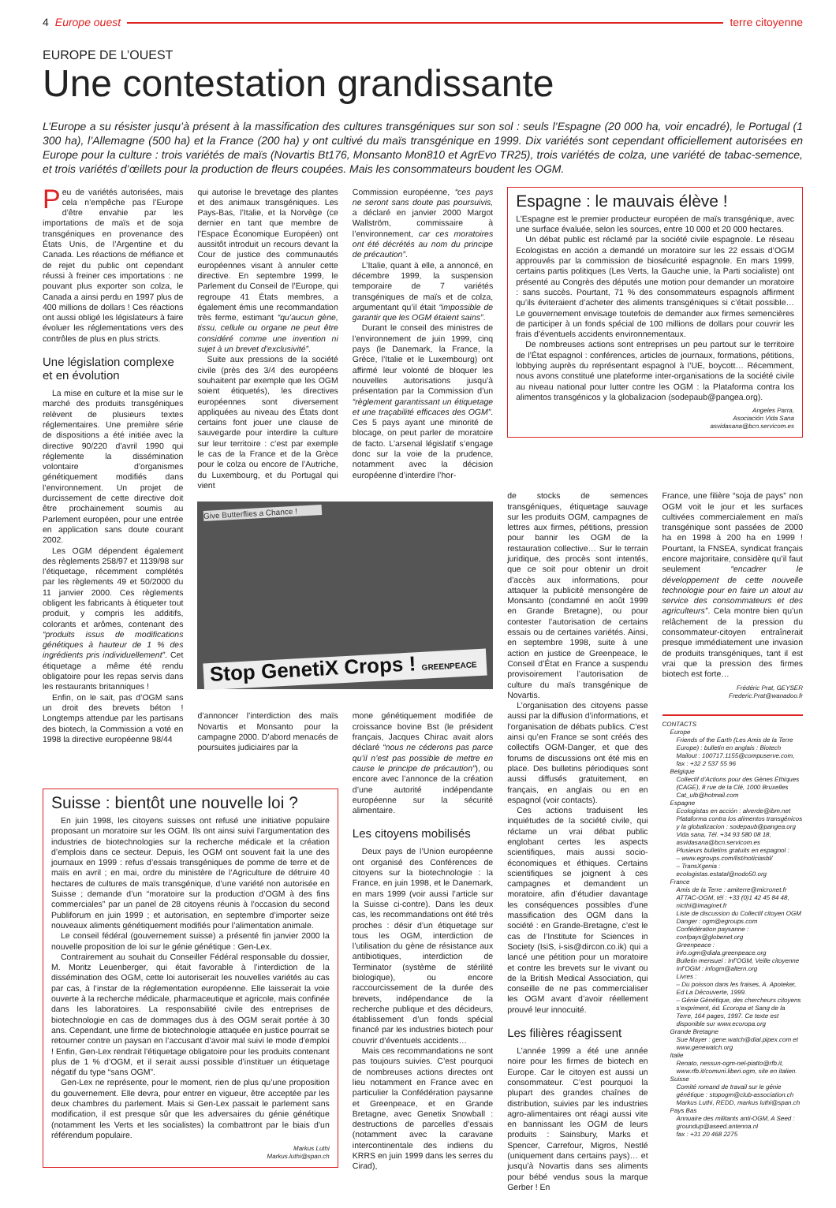4 Europe ouest terre citoyenne
EUROPE DE L’OUEST
Une contestation grandissante
L’Europe a su résister jusqu’à présent à la massification des cultures transgéniques sur son sol : seuls l’Espagne (20 000 ha, voir encadré), le Portugal (1 300 ha), l’Allemagne (500 ha) et la France (200 ha) y ont cultivé du maïs transgénique en 1999. Dix variétés sont cependant officiellement autorisées en Europe pour la culture : trois variétés de maïs (Novartis Bt176, Monsanto Mon810 et AgrEvo TR25), trois variétés de colza, une variété de tabac-semence, et trois variétés d’œillets pour la production de fleurs coupées. Mais les consommateurs boudent les OGM.
Peu de variétés autorisées, mais cela n’empêche pas l’Europe d’être envahie par les importations de maïs et de soja transgéniques en provenance des États Unis, de l’Argentine et du Canada. Les réactions de méfiance et de rejet du public ont cependant réussi à freiner ces importations : ne pouvant plus exporter son colza, le Canada a ainsi perdu en 1997 plus de 400 millions de dollars ! Ces réactions ont aussi obligé les législateurs à faire évoluer les réglementations vers des contrôles de plus en plus stricts.
Une législation complexe et en évolution
La mise en culture et la mise sur le marché des produits transgéniques relèvent de plusieurs textes réglementaires. Une première série de dispositions a été initiée avec la directive 90/220 d’avril 1990 qui réglemente la dissémination volontaire d’organismes génétiquement modifiés dans l’environnement. Un projet de durcissement de cette directive doit être prochainement soumis au Parlement européen, pour une entrée en application sans doute courant 2002.
Les OGM dépendent également des règlements 258/97 et 1139/98 sur l’étiquetage, récemment complétés par les règlements 49 et 50/2000 du 11 janvier 2000. Ces règlements obligent les fabricants à étiqueter tout produit, y compris les additifs, colorants et arômes, contenant des “produits issus de modifications génétiques à hauteur de 1 % des ingrédients pris individuellement”. Cet étiquetage a même été rendu obligatoire pour les repas servis dans les restaurants britanniques !
Enfin, on le sait, pas d’OGM sans un droit des brevets béton ! Longtemps attendue par les partisans des biotech, la Commission a voté en 1998 la directive européenne 98/44
qui autorise le brevetage des plantes et des animaux transgéniques. Les Pays-Bas, l’Italie, et la Norvège (ce dernier en tant que membre de l’Espace Économique Européen) ont aussitôt introduit un recours devant la Cour de justice des communautés européennes visant à annuler cette directive. En septembre 1999, le Parlement du Conseil de l’Europe, qui regroupe 41 États membres, a également émis une recommandation très ferme, estimant “qu’aucun gène, tissu, cellule ou organe ne peut être considéré comme une invention ni sujet à un brevet d’exclusivité”.
Suite aux pressions de la société civile (près des 3/4 des européens souhaitent par exemple que les OGM soient étiquetés), les directives européennes sont diversement appliquées au niveau des États dont certains font jouer une clause de sauvegarde pour interdire la culture sur leur territoire : c’est par exemple le cas de la France et de la Grèce pour le colza ou encore de l’Autriche, du Luxembourg, et du Portugal qui vient
Commission européenne, “ces pays ne seront sans doute pas poursuivis, a déclaré en janvier 2000 Margot Wallström, commissaire à l’environnement, car ces moratoires ont été décrétés au nom du principe de précaution”.
L’Italie, quant à elle, a annoncé, en décembre 1999, la suspension temporaire de 7 variétés transgéniques de maïs et de colza, argumentant qu’il était “impossible de garantir que les OGM étaient sains”.
Durant le conseil des ministres de l’environnement de juin 1999, cinq pays (le Danemark, la France, la Grèce, l’Italie et le Luxembourg) ont affirmé leur volonté de bloquer les nouvelles autorisations jusqu’à présentation par la Commission d’un “règlement garantissant un étiquetage et une traçabilité efficaces des OGM”. Ces 5 pays ayant une minorité de blocage, on peut parler de moratoire de facto. L’arsenal législatif s’engage donc sur la voie de la prudence, notamment avec la décision européenne d’interdire l’hor-
Espagne : le mauvais élève !
L’Espagne est le premier producteur européen de maïs transgénique, avec une surface évaluée, selon les sources, entre 10 000 et 20 000 hectares.
Un débat public est réclamé par la société civile espagnole. Le réseau Ecologistas en acción a demandé un moratoire sur les 22 essais d’OGM approuvés par la commission de biosécurité espagnole. En mars 1999, certains partis politiques (Les Verts, la Gauche unie, la Parti socialiste) ont présenté au Congrès des députés une motion pour demander un moratoire : sans succès. Pourtant, 71 % des consommateurs espagnols affirment qu’ils éviteraient d’acheter des aliments transgéniques si c’était possible… Le gouvernement envisage toutefois de demander aux firmes semencières de participer à un fonds spécial de 100 millions de dollars pour couvrir les frais d’éventuels accidents environnementaux.
De nombreuses actions sont entreprises un peu partout sur le territoire de l’État espagnol : conférences, articles de journaux, formations, pétitions, lobbying auprès du représentant espagnol à l’UE, boycott… Récemment, nous avons constitué une plateforme inter-organisations de la société civile au niveau national pour lutter contre les OGM : la Plataforma contra los alimentos transgénicos y la globalizacion (sodepaub@pangea.org).
Angeles Parra,
Asociación Vida Sana
asvidasana@bcn.servicom.es
Give Butterflies a Chance !
Stop GenetiX Crops ! GREENPEACE
d’annoncer l’interdiction des maïs Novartis et Monsanto pour la campagne 2000. D’abord menacés de poursuites judiciaires par la
mone génétiquement modifiée de croissance bovine Bst (le président français, Jacques Chirac avait alors déclaré “nous ne céderons pas parce qu’il n’est pas possible de mettre en cause le principe de précaution”), ou encore avec l’annonce de la création d’une autorité indépendante européenne sur la sécurité alimentaire.
Les citoyens mobilisés
Deux pays de l’Union européenne ont organisé des Conférences de citoyens sur la biotechnologie : la France, en juin 1998, et le Danemark, en mars 1999 (voir aussi l’article sur la Suisse ci-contre). Dans les deux cas, les recommandations ont été très proches : désir d’un étiquetage sur tous les OGM, interdiction de l’utilisation du gène de résistance aux antibiotiques, interdiction de Terminator (système de stérilité biologique), ou encore raccourcissement de la durée des brevets, indépendance de la recherche publique et des décideurs, établissement d’un fonds spécial financé par les industries biotech pour couvrir d’éventuels accidents…
Mais ces recommandations ne sont pas toujours suivies. C’est pourquoi de nombreuses actions directes ont lieu notamment en France avec en particulier la Confédération paysanne et Greenpeace, et en Grande Bretagne, avec Genetix Snowball : destructions de parcelles d’essais (notamment avec la caravane intercontinentale des indiens du KRRS en juin 1999 dans les serres du Cirad),
de stocks de semences transgéniques, étiquetage sauvage sur les produits OGM, campagnes de lettres aux firmes, pétitions, pression pour bannir les OGM de la restauration collective… Sur le terrain juridique, des procès sont intentés, que ce soit pour obtenir un droit d’accès aux informations, pour attaquer la publicité mensongère de Monsanto (condamné en août 1999 en Grande Bretagne), ou pour contester l’autorisation de certains essais ou de certaines variétés. Ainsi, en septembre 1998, suite à une action en justice de Greenpeace, le Conseil d’État en France a suspendu provisoirement l’autorisation de culture du maïs transgénique de Novartis.
L’organisation des citoyens passe aussi par la diffusion d’informations, et l’organisation de débats publics. C’est ainsi qu’en France se sont créés des collectifs OGM-Danger, et que des forums de discussions ont été mis en place. Des bulletins périodiques sont aussi diffusés gratuitement, en français, en anglais ou en en espagnol (voir contacts).
Ces actions traduisent les inquiétudes de la société civile, qui réclame un vrai débat public englobant certes les aspects scientifiques, mais aussi socio-économiques et éthiques. Certains scientifiques se joignent à ces campagnes et demandent un moratoire, afin d’étudier davantage les conséquences possibles d’une massification des OGM dans la société : en Grande-Bretagne, c’est le cas de l’Institute for Sciences in Society (IsiS, i-sis@dircon.co.ik) qui a lancé une pétition pour un moratoire et contre les brevets sur le vivant ou de la British Medical Association, qui conseille de ne pas commercialiser les OGM avant d’avoir réellement prouvé leur innocuité.
Les filières réagissent
L’année 1999 a été une année noire pour les firmes de biotech en Europe. Car le citoyen est aussi un consommateur. C’est pourquoi la plupart des grandes chaînes de distribution, suivies par les industries agro-alimentaires ont réagi aussi vite en bannissant les OGM de leurs produits : Sainsbury, Marks et Spencer, Carrefour, Migros, Nestlé (uniquement dans certains pays)… et jusqu’à Novartis dans ses aliments pour bébé vendus sous la marque Gerber ! En
France, une filière “soja de pays” non OGM voit le jour et les surfaces cultivées commercialement en maïs transgénique sont passées de 2000 ha en 1998 à 200 ha en 1999 ! Pourtant, la FNSEA, syndicat français encore majoritaire, considère qu’il faut seulement “encadrer le développement de cette nouvelle technologie pour en faire un atout au service des consommateurs et des agriculteurs”. Cela montre bien qu’un relâchement de la pression du consommateur-citoyen entraînerait presque immédiatement une invasion de produits transgéniques, tant il est vrai que la pression des firmes biotech est forte…
Frédéric Prat, GEYSER
Frederic.Prat@wanadoo.fr
CONTACTS
Europe
Friends of the Earth (Les Amis de la Terre Europe) : bulletin en anglais : Biotech Mailout : 100717.1155@compuserve.com, fax : +32 2 537 55 96
Belgique
Collectif d’Actions pour des Gènes Éthiques (CAGE), 8 rue de la Clé, 1000 Bruxelles Cat_ulb@hotmail.com
Espagne
Ecologistas en acción : alverde@ibm.net
Plataforma contra los alimentos transgénicos y la globalizacion : sodepaub@pangea.org
Vida sana, Tél. +34 93 580 08 18, asvidasana@bcn.servicom.es
Plusieurs bulletins gratuits en espagnol :
– www.egroups.com/list/noticiasbl/
– TransXgenia : ecologistas.estatal@nodo50.org
France
Amis de la Terre : amiterre@micronet.fr
ATTAC-OGM, tél : +33 (0)1 42 45 84 48, nicthi@imaginet.fr
Liste de discussion du Collectif citoyen OGM Danger : ogm@egroups.com
Confédération paysanne : confpays@globenet.org
Greenpeace : info.ogm@diala.greenpeace.org
Bulletin mensuel : Inf’OGM, Veille citoyenne Inf’OGM : infogm@altern.org
Livres :
– Du poisson dans les fraises, A. Apoteker, Ed La Découverte, 1999.
– Génie Génétique, des chercheurs citoyens s’expriment, éd. Ecoropa et Sang de la Terre, 164 pages, 1997. Ce texte est disponible sur www.ecoropa.org
Grande Bretagne
Sue Mayer : gene.watch@dial.pipex.com et www.genewatch.org
Italie
Renato, nessun-ogm-nel-piatto@rfb.it, www.rfb.it/comuni.liberi.ogm, site en italien.
Suisse
Comité romand de travail sur le génie génétique : stopogm@club-association.ch
Markus Luthi, REDD, markus luthi@span.ch
Pays Bas
Annuaire des militants anti-OGM, A Seed : groundup@aseed.antenna.nl
fax : +31 20 468 2275
Suisse : bientôt une nouvelle loi ?
En juin 1998, les citoyens suisses ont refusé une initiative populaire proposant un moratoire sur les OGM. Ils ont ainsi suivi l’argumentation des industries de biotechnologies sur la recherche médicale et la création d’emplois dans ce secteur. Depuis, les OGM ont souvent fait la une des journaux en 1999 : refus d’essais transgéniques de pomme de terre et de maïs en avril ; en mai, ordre du ministère de l’Agriculture de détruire 40 hectares de cultures de maïs transgénique, d’une variété non autorisée en Suisse ; demande d’un “moratoire sur la production d’OGM à des fins commerciales” par un panel de 28 citoyens réunis à l’occasion du second Publiforum en juin 1999 ; et autorisation, en septembre d’importer seize nouveaux aliments génétiquement modifiés pour l’alimentation animale.
Le conseil fédéral (gouvernement suisse) a présenté fin janvier 2000 la nouvelle proposition de loi sur le génie génétique : Gen-Lex.
Contrairement au souhait du Conseiller Fédéral responsable du dossier, M. Moritz Leuenberger, qui était favorable à l’interdiction de la dissémination des OGM, cette loi autoriserait les nouvelles variétés au cas par cas, à l’instar de la réglementation européenne. Elle laisserait la voie ouverte à la recherche médicale, pharmaceutique et agricole, mais confinée dans les laboratoires. La responsabilité civile des entreprises de biotechnologie en cas de dommages dus à des OGM serait portée à 30 ans. Cependant, une firme de biotechnologie attaquée en justice pourrait se retourner contre un paysan en l’accusant d’avoir mal suivi le mode d’emploi ! Enfin, Gen-Lex rendrait l’étiquetage obligatoire pour les produits contenant plus de 1 % d’OGM, et il serait aussi possible d’instituer un étiquetage négatif du type “sans OGM”.
Gen-Lex ne représente, pour le moment, rien de plus qu’une proposition du gouvernement. Elle devra, pour entrer en vigueur, être acceptée par les deux chambres du parlement. Mais si Gen-Lex passait le parlement sans modification, il est presque sûr que les adversaires du génie génétique (notamment les Verts et les socialistes) la combattront par le biais d’un référendum populaire.
Markus Luthi
Markus.luthi@span.ch